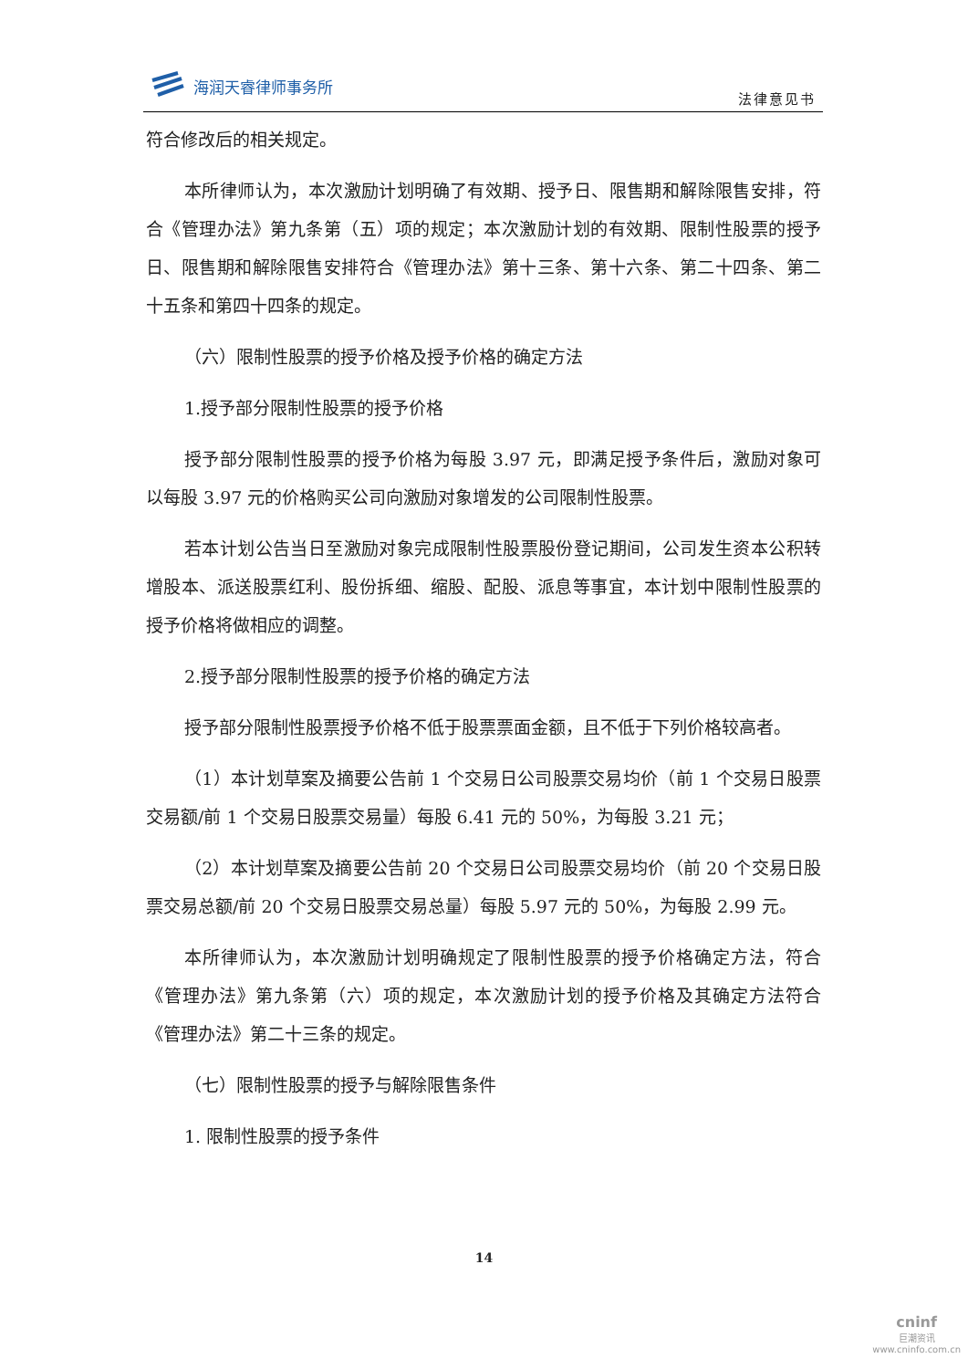海润天睿律师事务所
法律意见书
符合修改后的相关规定。
本所律师认为，本次激励计划明确了有效期、授予日、限售期和解除限售安排，符合《管理办法》第九条第（五）项的规定；本次激励计划的有效期、限制性股票的授予日、限售期和解除限售安排符合《管理办法》第十三条、第十六条、第二十四条、第二十五条和第四十四条的规定。
（六）限制性股票的授予价格及授予价格的确定方法
1.授予部分限制性股票的授予价格
授予部分限制性股票的授予价格为每股 3.97 元，即满足授予条件后，激励对象可以每股 3.97 元的价格购买公司向激励对象增发的公司限制性股票。
若本计划公告当日至激励对象完成限制性股票股份登记期间，公司发生资本公积转增股本、派送股票红利、股份拆细、缩股、配股、派息等事宜，本计划中限制性股票的授予价格将做相应的调整。
2.授予部分限制性股票的授予价格的确定方法
授予部分限制性股票授予价格不低于股票票面金额，且不低于下列价格较高者。
（1）本计划草案及摘要公告前 1 个交易日公司股票交易均价（前 1 个交易日股票交易额/前 1 个交易日股票交易量）每股 6.41 元的 50%，为每股 3.21 元；
（2）本计划草案及摘要公告前 20 个交易日公司股票交易均价（前 20 个交易日股票交易总额/前 20 个交易日股票交易总量）每股 5.97 元的 50%，为每股 2.99 元。
本所律师认为，本次激励计划明确规定了限制性股票的授予价格确定方法，符合《管理办法》第九条第（六）项的规定，本次激励计划的授予价格及其确定方法符合《管理办法》第二十三条的规定。
（七）限制性股票的授予与解除限售条件
1. 限制性股票的授予条件
14
cninf
巨潮资讯
www.cninfo.com.cn